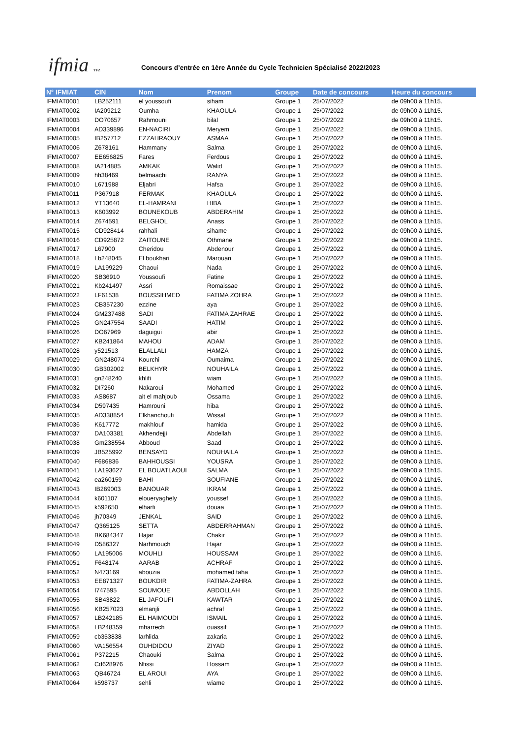ifmia TFZ
Concours d’entrée en 1ère Année du Cycle Technicien Spécialisé 2022/2023
| N° IFMIAT | CIN | Nom | Prenom | Groupe | Date de concours | Heure du concours |
| --- | --- | --- | --- | --- | --- | --- |
| IFMIAT0001 | LB252111 | el youssoufi | siham | Groupe 1 | 25/07/2022 | de 09h00 à 11h15. |
| IFMIAT0002 | IA209212 | Oumha | KHAOULA | Groupe 1 | 25/07/2022 | de 09h00 à 11h15. |
| IFMIAT0003 | DO70657 | Rahmouni | bilal | Groupe 1 | 25/07/2022 | de 09h00 à 11h15. |
| IFMIAT0004 | AD339896 | EN-NACIRI | Meryem | Groupe 1 | 25/07/2022 | de 09h00 à 11h15. |
| IFMIAT0005 | IB257712 | EZZAHRAOUY | ASMAA | Groupe 1 | 25/07/2022 | de 09h00 à 11h15. |
| IFMIAT0006 | Z678161 | Hammany | Salma | Groupe 1 | 25/07/2022 | de 09h00 à 11h15. |
| IFMIAT0007 | EE656825 | Fares | Ferdous | Groupe 1 | 25/07/2022 | de 09h00 à 11h15. |
| IFMIAT0008 | IA214885 | AMKAK | Walid | Groupe 1 | 25/07/2022 | de 09h00 à 11h15. |
| IFMIAT0009 | hh38469 | belmaachi | RANYA | Groupe 1 | 25/07/2022 | de 09h00 à 11h15. |
| IFMIAT0010 | L671988 | Eljabri | Hafsa | Groupe 1 | 25/07/2022 | de 09h00 à 11h15. |
| IFMIAT0011 | P367918 | FERMAK | KHAOULA | Groupe 1 | 25/07/2022 | de 09h00 à 11h15. |
| IFMIAT0012 | YT13640 | EL-HAMRANI | HIBA | Groupe 1 | 25/07/2022 | de 09h00 à 11h15. |
| IFMIAT0013 | K603992 | BOUNEKOUB | ABDERAHIM | Groupe 1 | 25/07/2022 | de 09h00 à 11h15. |
| IFMIAT0014 | Z674591 | BELGHOL | Anass | Groupe 1 | 25/07/2022 | de 09h00 à 11h15. |
| IFMIAT0015 | CD928414 | rahhali | sihame | Groupe 1 | 25/07/2022 | de 09h00 à 11h15. |
| IFMIAT0016 | CD925872 | ZAITOUNE | Othmane | Groupe 1 | 25/07/2022 | de 09h00 à 11h15. |
| IFMIAT0017 | L67900 | Cheridou | Abdenour | Groupe 1 | 25/07/2022 | de 09h00 à 11h15. |
| IFMIAT0018 | Lb248045 | El boukhari | Marouan | Groupe 1 | 25/07/2022 | de 09h00 à 11h15. |
| IFMIAT0019 | LA199229 | Chaoui | Nada | Groupe 1 | 25/07/2022 | de 09h00 à 11h15. |
| IFMIAT0020 | SB36910 | Youssoufi | Fatine | Groupe 1 | 25/07/2022 | de 09h00 à 11h15. |
| IFMIAT0021 | Kb241497 | Assri | Romaissae | Groupe 1 | 25/07/2022 | de 09h00 à 11h15. |
| IFMIAT0022 | LF61538 | BOUSSIHMED | FATIMA ZOHRA | Groupe 1 | 25/07/2022 | de 09h00 à 11h15. |
| IFMIAT0023 | CB357230 | ezzine | aya | Groupe 1 | 25/07/2022 | de 09h00 à 11h15. |
| IFMIAT0024 | GM237488 | SADI | FATIMA ZAHRAE | Groupe 1 | 25/07/2022 | de 09h00 à 11h15. |
| IFMIAT0025 | GN247554 | SAADI | HATIM | Groupe 1 | 25/07/2022 | de 09h00 à 11h15. |
| IFMIAT0026 | DO67969 | daguigui | abir | Groupe 1 | 25/07/2022 | de 09h00 à 11h15. |
| IFMIAT0027 | KB241864 | MAHOU | ADAM | Groupe 1 | 25/07/2022 | de 09h00 à 11h15. |
| IFMIAT0028 | y521513 | ELALLALI | HAMZA | Groupe 1 | 25/07/2022 | de 09h00 à 11h15. |
| IFMIAT0029 | GN248074 | Kourchi | Oumaima | Groupe 1 | 25/07/2022 | de 09h00 à 11h15. |
| IFMIAT0030 | GB302002 | BELKHYR | NOUHAILA | Groupe 1 | 25/07/2022 | de 09h00 à 11h15. |
| IFMIAT0031 | gn248240 | khlifi | wiam | Groupe 1 | 25/07/2022 | de 09h00 à 11h15. |
| IFMIAT0032 | DI7260 | Nakaroui | Mohamed | Groupe 1 | 25/07/2022 | de 09h00 à 11h15. |
| IFMIAT0033 | AS8687 | ait el mahjoub | Ossama | Groupe 1 | 25/07/2022 | de 09h00 à 11h15. |
| IFMIAT0034 | D597435 | Hamrouni | hiba | Groupe 1 | 25/07/2022 | de 09h00 à 11h15. |
| IFMIAT0035 | AD338854 | Elkhanchoufi | Wissal | Groupe 1 | 25/07/2022 | de 09h00 à 11h15. |
| IFMIAT0036 | K617772 | makhlouf | hamida | Groupe 1 | 25/07/2022 | de 09h00 à 11h15. |
| IFMIAT0037 | DA103381 | Akhendejji | Abdellah | Groupe 1 | 25/07/2022 | de 09h00 à 11h15. |
| IFMIAT0038 | Gm238554 | Abboud | Saad | Groupe 1 | 25/07/2022 | de 09h00 à 11h15. |
| IFMIAT0039 | JB525992 | BENSAYD | NOUHAILA | Groupe 1 | 25/07/2022 | de 09h00 à 11h15. |
| IFMIAT0040 | F686836 | BAHHOUSSI | YOUSRA | Groupe 1 | 25/07/2022 | de 09h00 à 11h15. |
| IFMIAT0041 | LA193627 | EL BOUATLAOUI | SALMA | Groupe 1 | 25/07/2022 | de 09h00 à 11h15. |
| IFMIAT0042 | ea260159 | BAHI | SOUFIANE | Groupe 1 | 25/07/2022 | de 09h00 à 11h15. |
| IFMIAT0043 | IB269003 | BANOUAR | IKRAM | Groupe 1 | 25/07/2022 | de 09h00 à 11h15. |
| IFMIAT0044 | k601107 | eloueryaghely | youssef | Groupe 1 | 25/07/2022 | de 09h00 à 11h15. |
| IFMIAT0045 | k592650 | elharti | douaa | Groupe 1 | 25/07/2022 | de 09h00 à 11h15. |
| IFMIAT0046 | jh70349 | JENKAL | SAID | Groupe 1 | 25/07/2022 | de 09h00 à 11h15. |
| IFMIAT0047 | Q365125 | SETTA | ABDERRAHMAN | Groupe 1 | 25/07/2022 | de 09h00 à 11h15. |
| IFMIAT0048 | BK684347 | Hajar | Chakir | Groupe 1 | 25/07/2022 | de 09h00 à 11h15. |
| IFMIAT0049 | D586327 | Narhmouch | Hajar | Groupe 1 | 25/07/2022 | de 09h00 à 11h15. |
| IFMIAT0050 | LA195006 | MOUHLI | HOUSSAM | Groupe 1 | 25/07/2022 | de 09h00 à 11h15. |
| IFMIAT0051 | F648174 | AARAB | ACHRAF | Groupe 1 | 25/07/2022 | de 09h00 à 11h15. |
| IFMIAT0052 | N473169 | abouzia | mohamed taha | Groupe 1 | 25/07/2022 | de 09h00 à 11h15. |
| IFMIAT0053 | EE871327 | BOUKDIR | FATIMA-ZAHRA | Groupe 1 | 25/07/2022 | de 09h00 à 11h15. |
| IFMIAT0054 | I747595 | SOUMOUE | ABDOLLAH | Groupe 1 | 25/07/2022 | de 09h00 à 11h15. |
| IFMIAT0055 | SB43822 | EL JAFOUFI | KAWTAR | Groupe 1 | 25/07/2022 | de 09h00 à 11h15. |
| IFMIAT0056 | KB257023 | elmanjli | achraf | Groupe 1 | 25/07/2022 | de 09h00 à 11h15. |
| IFMIAT0057 | LB242185 | EL HAIMOUDI | ISMAIL | Groupe 1 | 25/07/2022 | de 09h00 à 11h15. |
| IFMIAT0058 | LB248359 | mharrech | ouassif | Groupe 1 | 25/07/2022 | de 09h00 à 11h15. |
| IFMIAT0059 | cb353838 | larhlida | zakaria | Groupe 1 | 25/07/2022 | de 09h00 à 11h15. |
| IFMIAT0060 | VA156554 | OUHDIDOU | ZIYAD | Groupe 1 | 25/07/2022 | de 09h00 à 11h15. |
| IFMIAT0061 | P372215 | Chaouki | Salma | Groupe 1 | 25/07/2022 | de 09h00 à 11h15. |
| IFMIAT0062 | Cd628976 | Nfissi | Hossam | Groupe 1 | 25/07/2022 | de 09h00 à 11h15. |
| IFMIAT0063 | QB46724 | EL AROUI | AYA | Groupe 1 | 25/07/2022 | de 09h00 à 11h15. |
| IFMIAT0064 | k598737 | sehli | wiame | Groupe 1 | 25/07/2022 | de 09h00 à 11h15. |